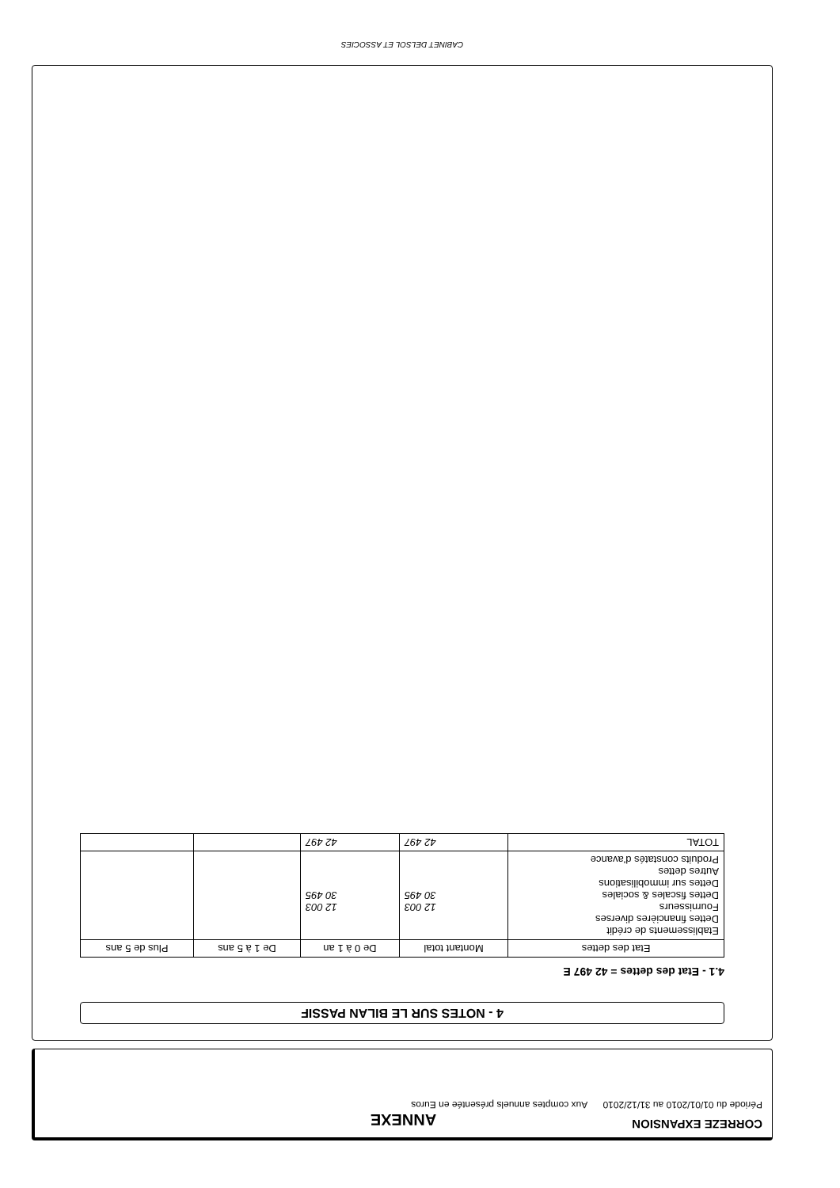CORREZE EXPANSION
ANNEXE
Période du 01/01/2010 au 31/12/2010 Aux comptes annuels présentée en Euros
4 - NOTES SUR LE BILAN PASSIF
4.1 - Etat des dettes = 42 497 E
| Etat des dettes | Montant total | De 0 à 1 an | De 1 à 5 ans | Plus de 5 ans |
| --- | --- | --- | --- | --- |
| Etablissements de crédit Dettes financières diverses Fournisseurs Dettes fiscales & sociales Dettes sur immobilisations Autres dettes Produits constatés d'avance | 12 003 30 495 | 12 003 30 495 | | |
| TOTAL | 42 497 | 42 497 | | |
CABINET DELSOL ET ASSOCIES